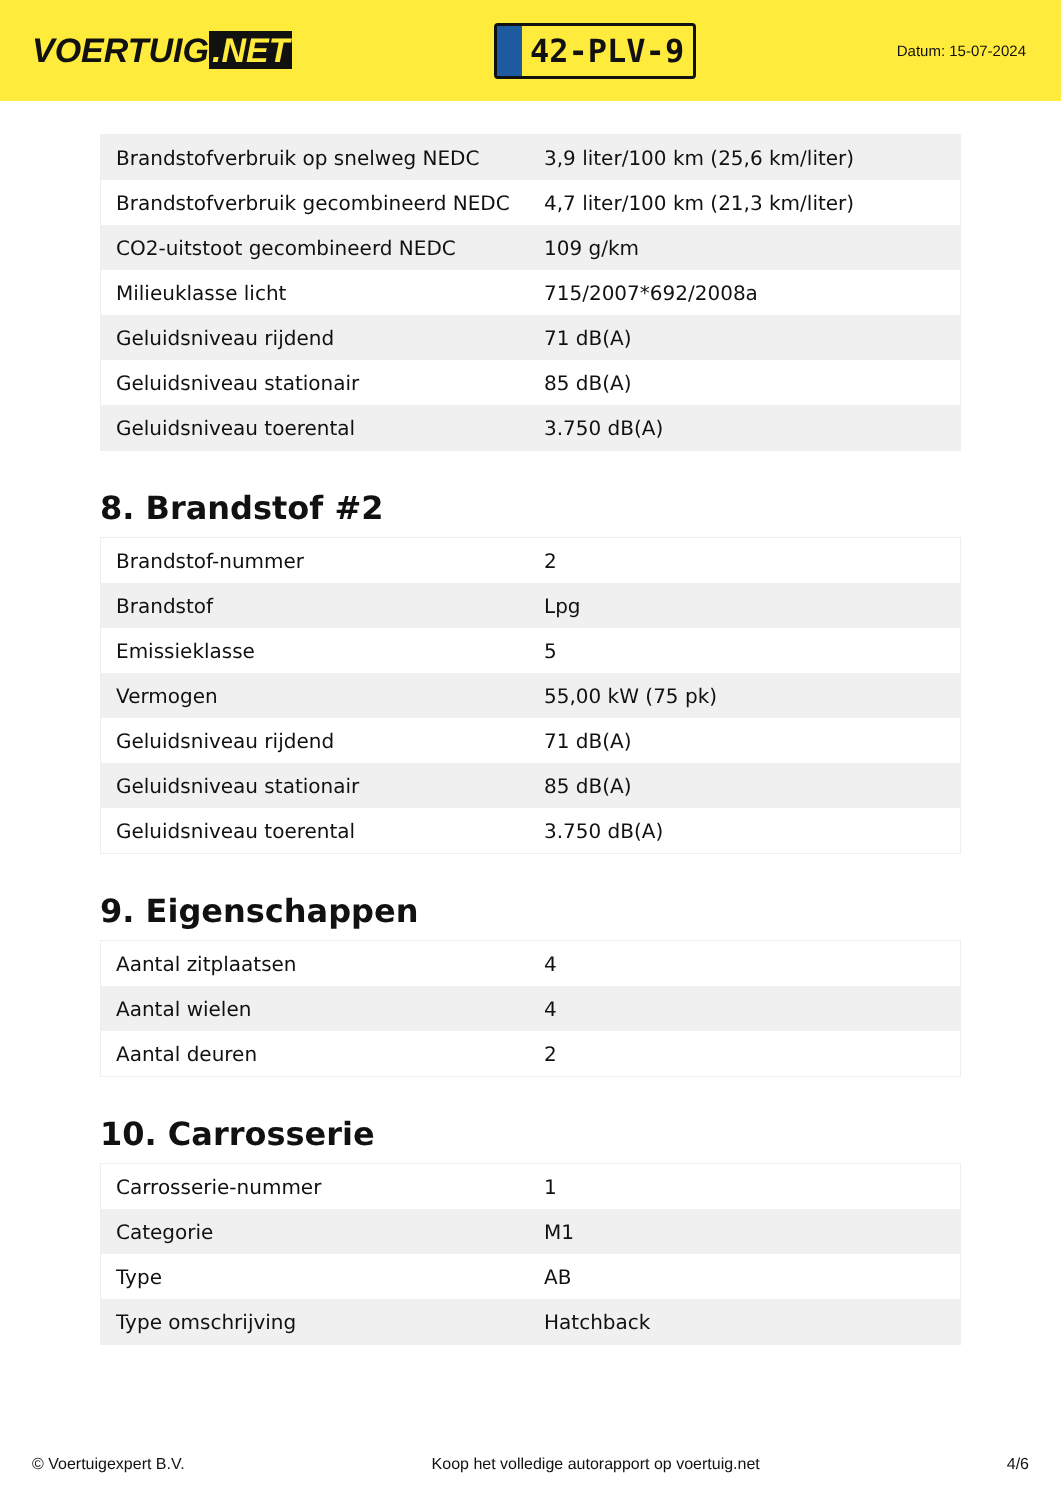VOERTUIG.NET
42-PLV-9
Datum: 15-07-2024
| Brandstofverbruik op snelweg NEDC | 3,9 liter/100 km (25,6 km/liter) |
| Brandstofverbruik gecombineerd NEDC | 4,7 liter/100 km (21,3 km/liter) |
| CO2-uitstoot gecombineerd NEDC | 109 g/km |
| Milieuklasse licht | 715/2007*692/2008a |
| Geluidsniveau rijdend | 71 dB(A) |
| Geluidsniveau stationair | 85 dB(A) |
| Geluidsniveau toerental | 3.750 dB(A) |
8. Brandstof #2
| Brandstof-nummer | 2 |
| Brandstof | Lpg |
| Emissieklasse | 5 |
| Vermogen | 55,00 kW (75 pk) |
| Geluidsniveau rijdend | 71 dB(A) |
| Geluidsniveau stationair | 85 dB(A) |
| Geluidsniveau toerental | 3.750 dB(A) |
9. Eigenschappen
| Aantal zitplaatsen | 4 |
| Aantal wielen | 4 |
| Aantal deuren | 2 |
10. Carrosserie
| Carrosserie-nummer | 1 |
| Categorie | M1 |
| Type | AB |
| Type omschrijving | Hatchback |
© Voertuigexpert B.V. Koop het volledige autorapport op voertuig.net 4/6